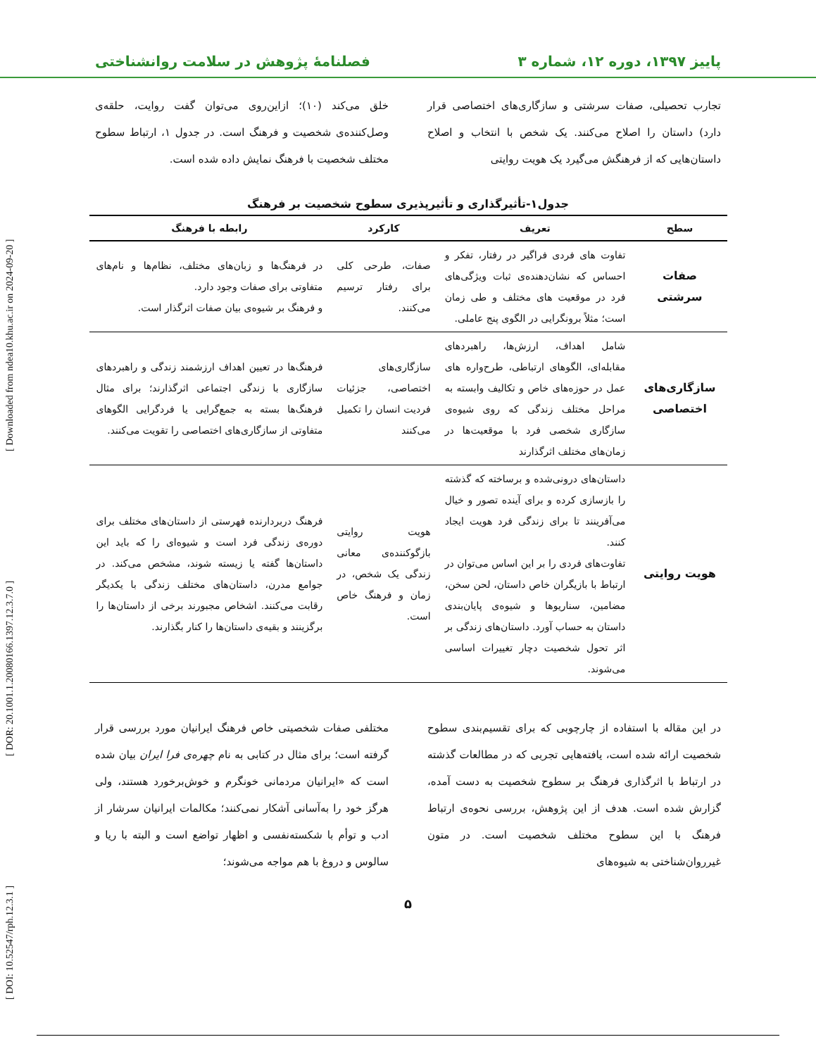پاییز ۱۳۹۷، دوره ۱۲، شماره ۳ فصلنامهٔ پژوهش در سلامت روانشناختی
[ DOI: 10.52547/rph.12.3.1 ] [ DOR: 20.1001.1.20080166.1397.12.3.7.0 ] [ Downloaded from ndea10.khu.ac.ir on 2024-09-20 ]
تجارب تحصیلی، صفات سرشتی و سازگاری‌های اختصاصی قرار دارد) داستان را اصلاح می‌کنند. یک شخص با انتخاب و اصلاح داستان‌هایی که از فرهنگش می‌گیرد یک هویت روایتی
خلق می‌کند (۱۰)؛ ازاین‌روی می‌توان گفت روایت، حلقه‌ی وصل‌کننده‌ی شخصیت و فرهنگ است. در جدول ۱، ارتباط سطوح مختلف شخصیت با فرهنگ نمایش داده شده است.
جدول۱-تأثیرگذاری و تأثیرپذیری سطوح شخصیت بر فرهنگ
| سطح | تعریف | کارکرد | رابطه با فرهنگ |
| --- | --- | --- | --- |
| صفات سرشتی | تفاوت های فردی فراگیر در رفتار، تفکر و احساس که نشان‌دهنده‌ی ثبات ویژگی‌های فرد در موقعیت های مختلف و طی زمان است؛ مثلاً برونگرایی در الگوی پنج عاملی. | صفات، طرحی کلی برای رفتار ترسیم می‌کنند. | در فرهنگ‌ها و زبان‌های مختلف، نظام‌ها و نام‌های متفاوتی برای صفات وجود دارد. و فرهنگ بر شیوه‌ی بیان صفات اثرگذار است. |
| سازگاری‌های اختصاصی | شامل اهداف، ارزش‌ها، راهبردهای مقابله‌ای، الگوهای ارتباطی، طرح‌واره های عمل در حوزه‌های خاص و تکالیف وابسته به مراحل مختلف زندگی که روی شیوه‌ی سازگاری شخصی فرد با موقعیت‌ها در زمان‌های مختلف اثرگذارند | سازگاری‌های اختصاصی، جزئیات فردیت انسان را تکمیل می‌کنند | فرهنگ‌ها در تعیین اهداف ارزشمند زندگی و راهبردهای سازگاری با زندگی اجتماعی اثرگذارند؛ برای مثال فرهنگ‌ها بسته به جمع‌گرایی یا فردگرایی الگوهای متفاوتی از سازگاری‌های اختصاصی را تقویت می‌کنند. |
| هویت روایتی | داستان‌های درونی‌شده و برساخته که گذشته را بازسازی کرده و برای آینده تصور و خیال می‌آفرینند تا برای زندگی فرد هویت ایجاد کنند. تفاوت‌های فردی را بر این اساس می‌توان در ارتباط با بازیگران خاص داستان، لحن سخن، مضامین، سناریوها و شیوه‌ی پایان‌بندی داستان به حساب آورد. داستان‌های زندگی بر اثر تحول شخصیت دچار تغییرات اساسی می‌شوند. | هویت روایتی بازگوکننده‌ی معانی زندگی یک شخص، در زمان و فرهنگ خاص است. | فرهنگ دربردارنده فهرستی از داستان‌های مختلف برای دوره‌ی زندگی فرد است و شیوه‌ای را که باید این داستان‌ها گفته یا زیسته شوند، مشخص می‌کند. در جوامع مدرن، داستان‌های مختلف زندگی با یکدیگر رقابت می‌کنند. اشخاص مجبورند برخی از داستان‌ها را برگزینند و بقیه‌ی داستان‌ها را کنار بگذارند. |
در این مقاله با استفاده از چارچوبی که برای تقسیم‌بندی سطوح شخصیت ارائه شده است، یافته‌هایی تجربی که در مطالعات گذشته در ارتباط با اثرگذاری فرهنگ بر سطوح شخصیت به دست آمده، گزارش شده است. هدف از این پژوهش، بررسی نحوه‌ی ارتباط فرهنگ با این سطوح مختلف شخصیت است. در متون غیرروان‌شناختی به شیوه‌های
مختلفی صفات شخصیتی خاص فرهنگ ایرانیان مورد بررسی قرار گرفته است؛ برای مثال در کتابی به نام چهره‌ی فرا ایران بیان شده است که «ایرانیان مردمانی خونگرم و خوش‌برخورد هستند، ولی هرگز خود را به‌آسانی آشکار نمی‌کنند؛ مکالمات ایرانیان سرشار از ادب و توأم با شکسته‌نفسی و اظهار تواضع است و البته با ریا و سالوس و دروغ با هم مواجه می‌شوند؛
۵